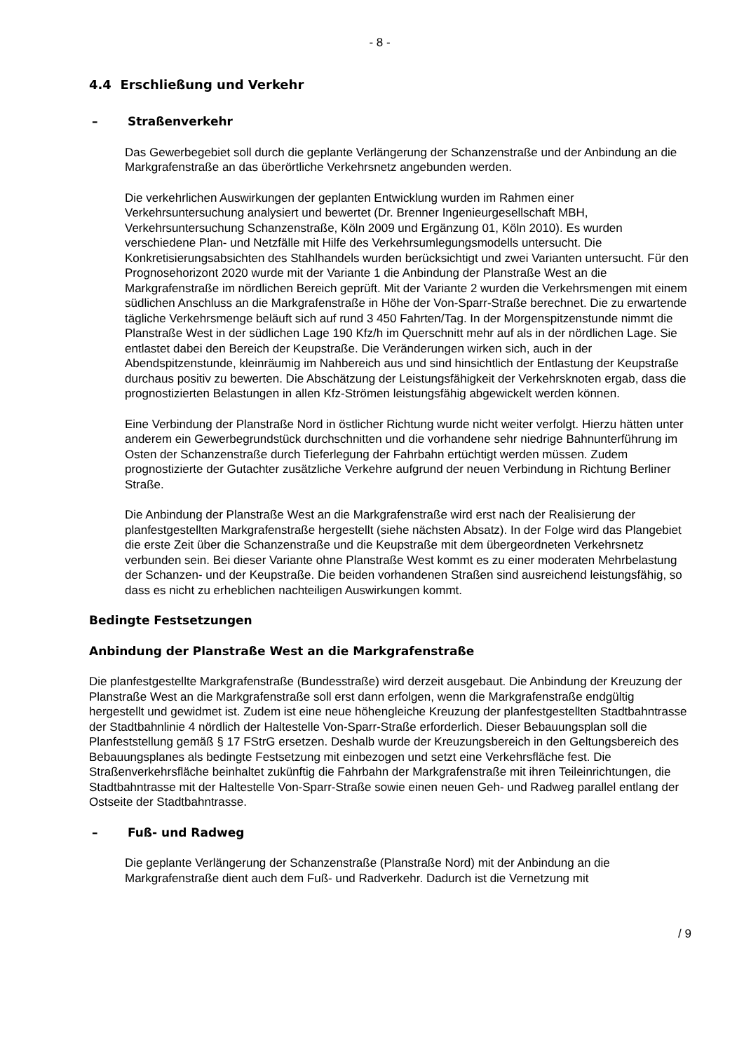- 8 -
4.4 Erschließung und Verkehr
– Straßenverkehr
Das Gewerbegebiet soll durch die geplante Verlängerung der Schanzenstraße und der Anbindung an die Markgrafenstraße an das überörtliche Verkehrsnetz angebunden werden.
Die verkehrlichen Auswirkungen der geplanten Entwicklung wurden im Rahmen einer Verkehrsuntersuchung analysiert und bewertet (Dr. Brenner Ingenieurgesellschaft MBH, Verkehrsuntersuchung Schanzenstraße, Köln 2009 und Ergänzung 01, Köln 2010). Es wurden verschiedene Plan- und Netzfälle mit Hilfe des Verkehrsumlegungsmodells untersucht. Die Konkretisierungsabsichten des Stahlhandels wurden berücksichtigt und zwei Varianten untersucht. Für den Prognosehorizont 2020 wurde mit der Variante 1 die Anbindung der Planstraße West an die Markgrafenstraße im nördlichen Bereich geprüft. Mit der Variante 2 wurden die Verkehrsmengen mit einem südlichen Anschluss an die Markgrafenstraße in Höhe der Von-Sparr-Straße berechnet. Die zu erwartende tägliche Verkehrsmenge beläuft sich auf rund 3 450 Fahrten/Tag. In der Morgenspitzenstunde nimmt die Planstraße West in der südlichen Lage 190 Kfz/h im Querschnitt mehr auf als in der nördlichen Lage. Sie entlastet dabei den Bereich der Keupstraße. Die Veränderungen wirken sich, auch in der Abendspitzenstunde, kleinräumig im Nahbereich aus und sind hinsichtlich der Entlastung der Keupstraße durchaus positiv zu bewerten. Die Abschätzung der Leistungsfähigkeit der Verkehrsknoten ergab, dass die prognostizierten Belastungen in allen Kfz-Strömen leistungsfähig abgewickelt werden können.
Eine Verbindung der Planstraße Nord in östlicher Richtung wurde nicht weiter verfolgt. Hierzu hätten unter anderem ein Gewerbegrundstück durchschnitten und die vorhandene sehr niedrige Bahnunterführung im Osten der Schanzenstraße durch Tieferlegung der Fahrbahn ertüchtigt werden müssen. Zudem prognostizierte der Gutachter zusätzliche Verkehre aufgrund der neuen Verbindung in Richtung Berliner Straße.
Die Anbindung der Planstraße West an die Markgrafenstraße wird erst nach der Realisierung der planfestgestellten Markgrafenstraße hergestellt (siehe nächsten Absatz). In der Folge wird das Plangebiet die erste Zeit über die Schanzenstraße und die Keupstraße mit dem übergeordneten Verkehrsnetz verbunden sein. Bei dieser Variante ohne Planstraße West kommt es zu einer moderaten Mehrbelastung der Schanzen- und der Keupstraße. Die beiden vorhandenen Straßen sind ausreichend leistungsfähig, so dass es nicht zu erheblichen nachteiligen Auswirkungen kommt.
Bedingte Festsetzungen
Anbindung der Planstraße West an die Markgrafenstraße
Die planfestgestellte Markgrafenstraße (Bundesstraße) wird derzeit ausgebaut. Die Anbindung der Kreuzung der Planstraße West an die Markgrafenstraße soll erst dann erfolgen, wenn die Markgrafenstraße endgültig hergestellt und gewidmet ist. Zudem ist eine neue höhengleiche Kreuzung der planfestgestellten Stadtbahntrasse der Stadtbahnlinie 4 nördlich der Haltestelle Von-Sparr-Straße erforderlich. Dieser Bebauungsplan soll die Planfeststellung gemäß § 17 FStrG ersetzen. Deshalb wurde der Kreuzungsbereich in den Geltungsbereich des Bebauungsplanes als bedingte Festsetzung mit einbezogen und setzt eine Verkehrsfläche fest. Die Straßenverkehrsfläche beinhaltet zukünftig die Fahrbahn der Markgrafenstraße mit ihren Teileinrichtungen, die Stadtbahntrasse mit der Haltestelle Von-Sparr-Straße sowie einen neuen Geh- und Radweg parallel entlang der Ostseite der Stadtbahntrasse.
– Fuß- und Radweg
Die geplante Verlängerung der Schanzenstraße (Planstraße Nord) mit der Anbindung an die Markgrafenstraße dient auch dem Fuß- und Radverkehr. Dadurch ist die Vernetzung mit
/ 9